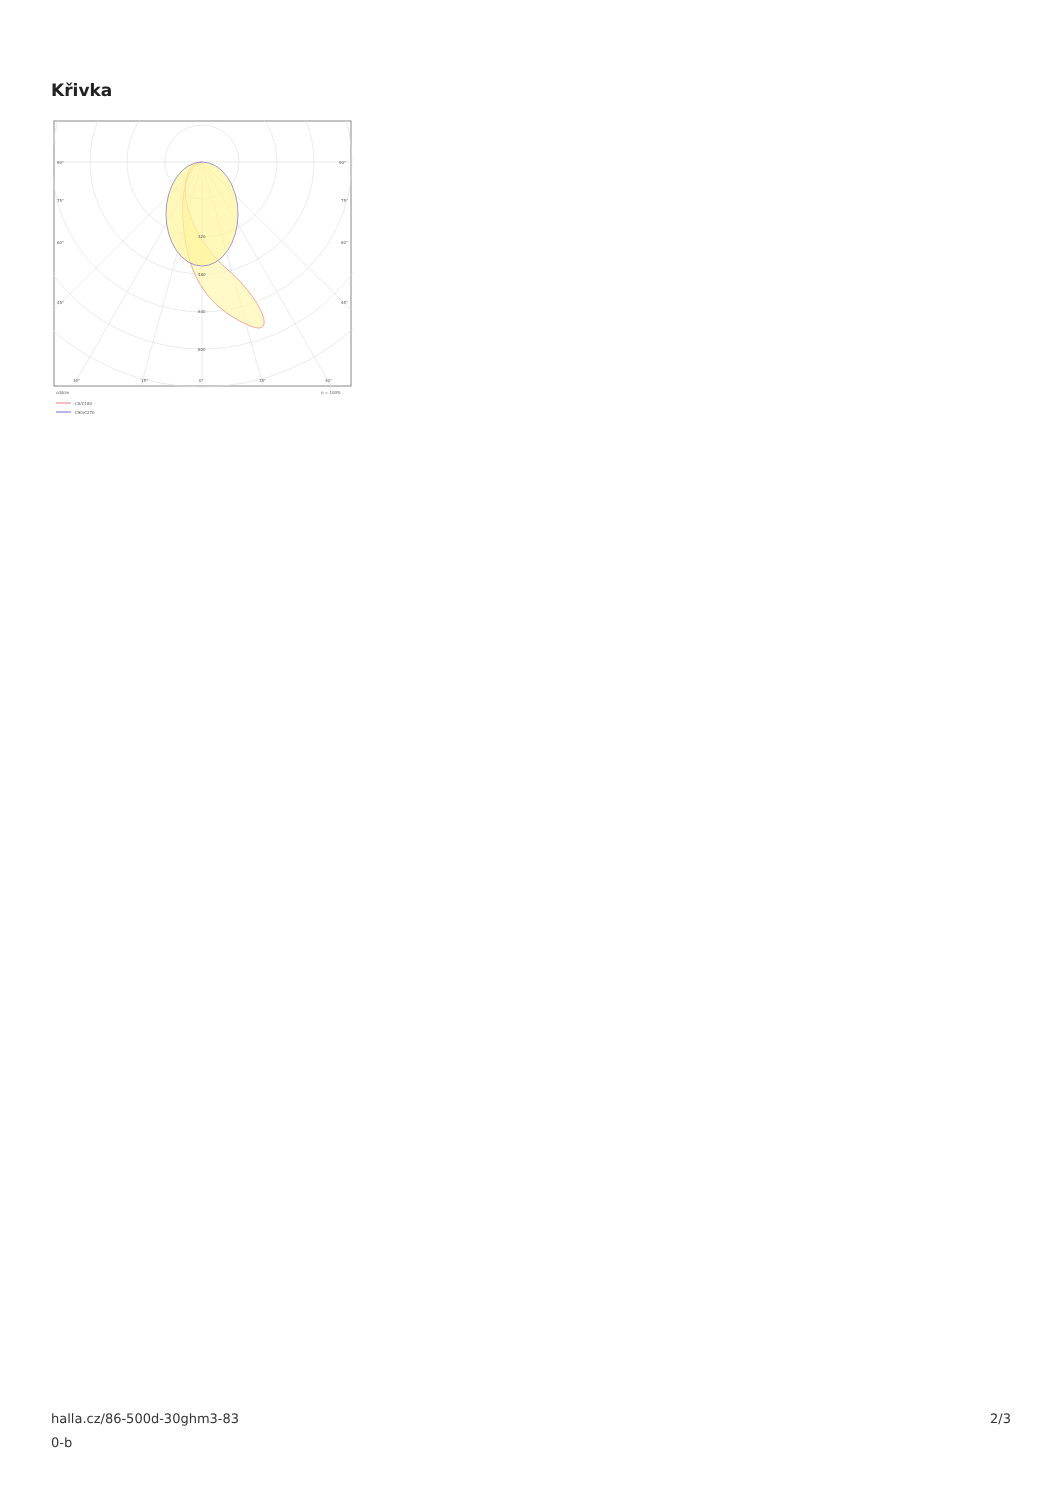Křivka
90°
90°
75°
75°
60°
60°
45°
45°
320
480
640
800
30°
15°
0°
15°
30°
cd/klm
η = 100%
C0/C180
C90/C270
halla.cz/86-500d-30ghm3-83
0-b
2/3